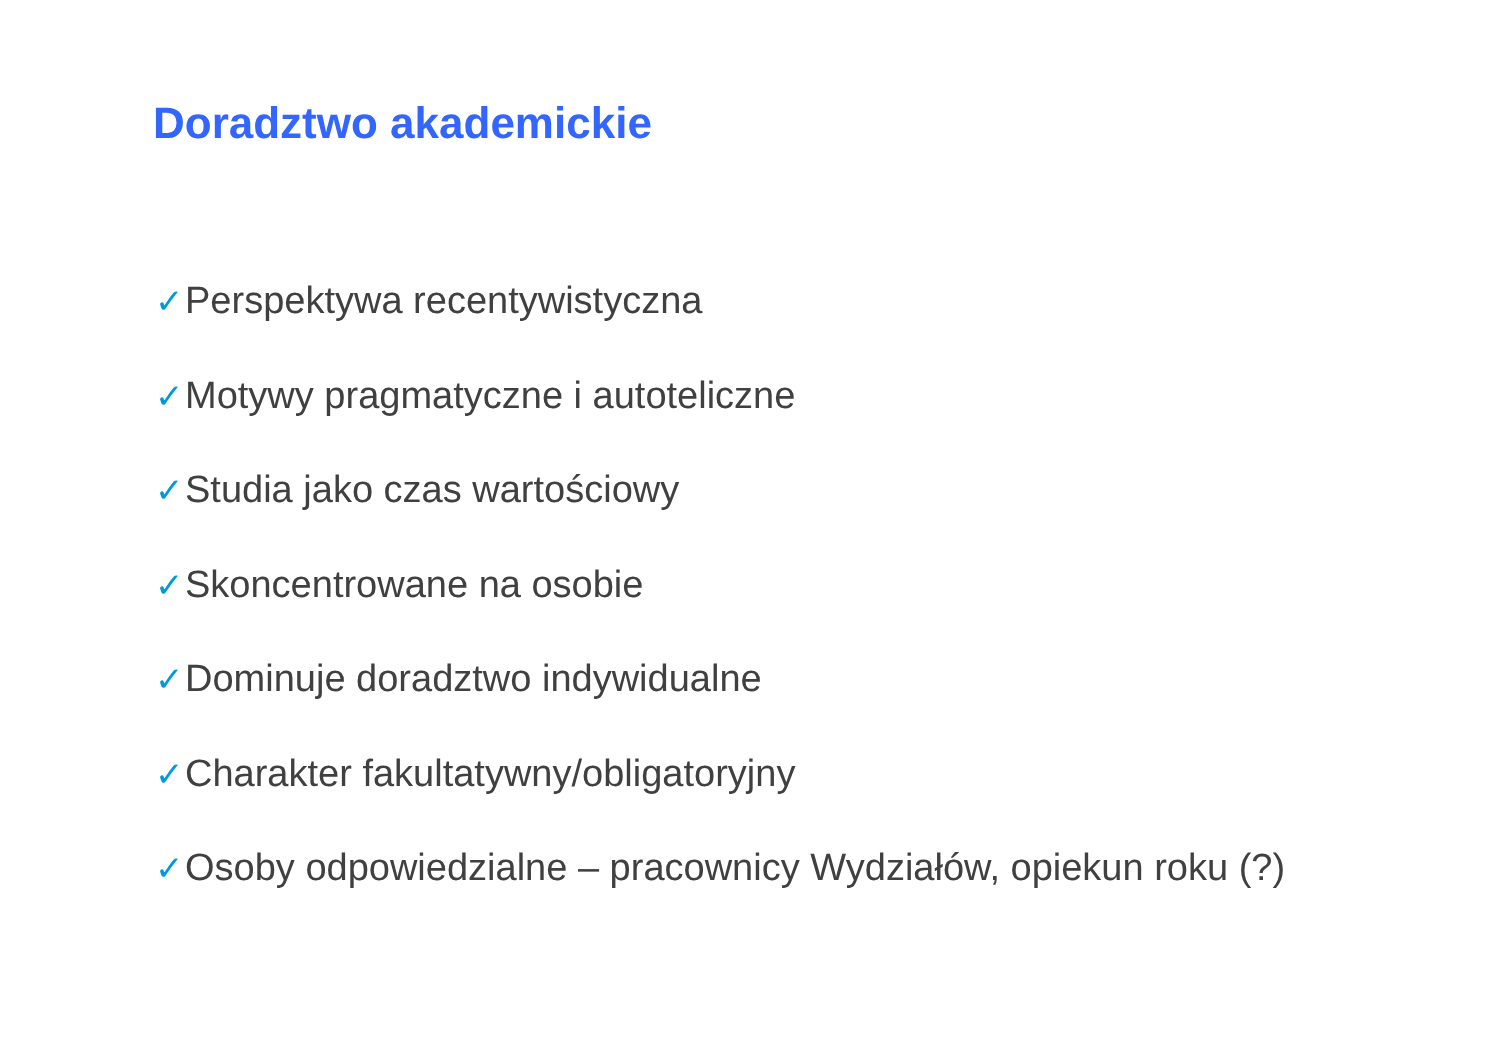Doradztwo akademickie
✓Perspektywa recentywistyczna
✓Motywy pragmatyczne i autoteliczne
✓Studia jako czas wartościowy
✓Skoncentrowane na osobie
✓Dominuje doradztwo indywidualne
✓Charakter fakultatywny/obligatoryjny
✓Osoby odpowiedzialne – pracownicy Wydziałów, opiekun roku (?)